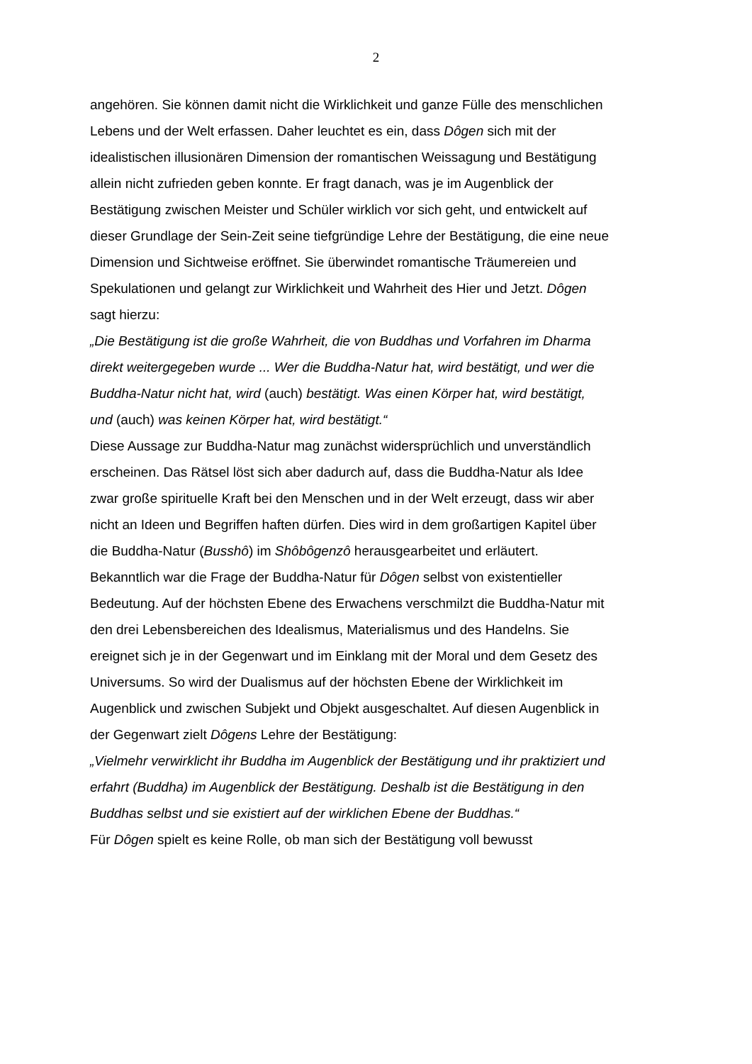2
angehören. Sie können damit nicht die Wirklichkeit und ganze Fülle des menschlichen Lebens und der Welt erfassen. Daher leuchtet es ein, dass Dôgen sich mit der idealistischen illusionären Dimension der romantischen Weissagung und Bestätigung allein nicht zufrieden geben konnte. Er fragt danach, was je im Augenblick der Bestätigung zwischen Meister und Schüler wirklich vor sich geht, und entwickelt auf dieser Grundlage der Sein-Zeit seine tiefgründige Lehre der Bestätigung, die eine neue Dimension und Sichtweise eröffnet. Sie überwindet romantische Träumereien und Spekulationen und gelangt zur Wirklichkeit und Wahrheit des Hier und Jetzt. Dôgen sagt hierzu:
„Die Bestätigung ist die große Wahrheit, die von Buddhas und Vorfahren im Dharma direkt weitergegeben wurde ... Wer die Buddha-Natur hat, wird bestätigt, und wer die Buddha-Natur nicht hat, wird (auch) bestätigt. Was einen Körper hat, wird bestätigt, und (auch) was keinen Körper hat, wird bestätigt.“
Diese Aussage zur Buddha-Natur mag zunächst widersprüchlich und unverständlich erscheinen. Das Rätsel löst sich aber dadurch auf, dass die Buddha-Natur als Idee zwar große spirituelle Kraft bei den Menschen und in der Welt erzeugt, dass wir aber nicht an Ideen und Begriffen haften dürfen. Dies wird in dem großartigen Kapitel über die Buddha-Natur (Busshô) im Shôbôgenzô herausgearbeitet und erläutert. Bekanntlich war die Frage der Buddha-Natur für Dôgen selbst von existentieller Bedeutung. Auf der höchsten Ebene des Erwachens verschmilzt die Buddha-Natur mit den drei Lebensbereichen des Idealismus, Materialismus und des Handelns. Sie ereignet sich je in der Gegenwart und im Einklang mit der Moral und dem Gesetz des Universums. So wird der Dualismus auf der höchsten Ebene der Wirklichkeit im Augenblick und zwischen Subjekt und Objekt ausgeschaltet. Auf diesen Augenblick in der Gegenwart zielt Dôgens Lehre der Bestätigung:
„Vielmehr verwirklicht ihr Buddha im Augenblick der Bestätigung und ihr praktiziert und erfahrt (Buddha) im Augenblick der Bestätigung. Deshalb ist die Bestätigung in den Buddhas selbst und sie existiert auf der wirklichen Ebene der Buddhas.“
Für Dôgen spielt es keine Rolle, ob man sich der Bestätigung voll bewusst